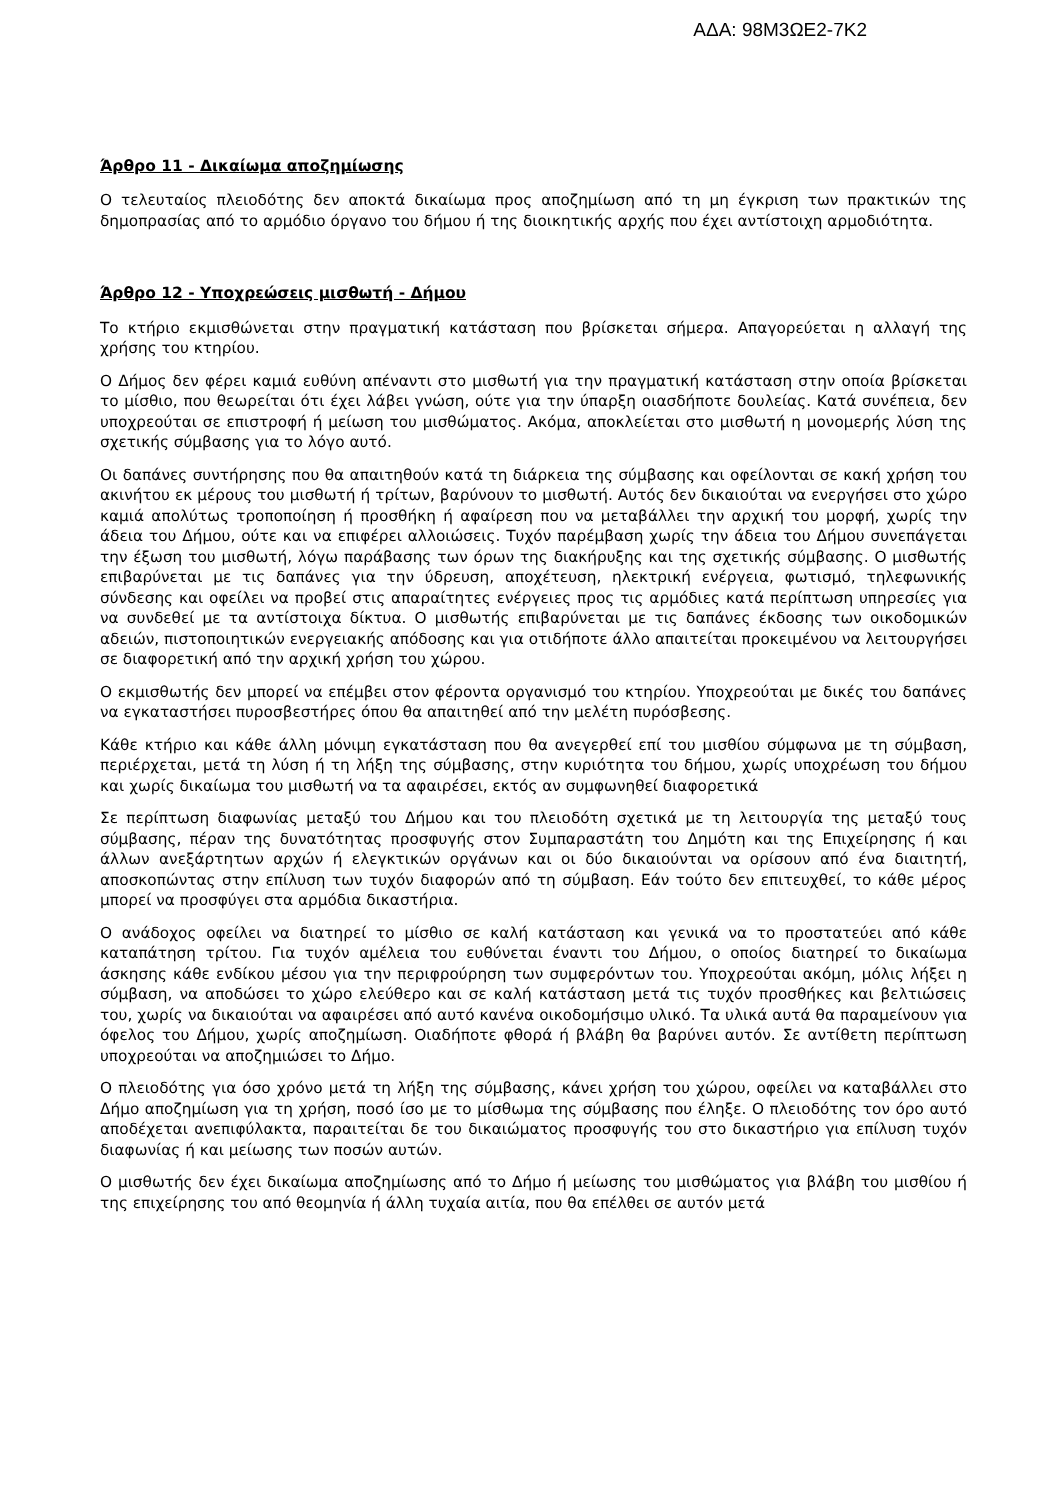ΑΔΑ: 98Μ3ΩΕ2-7Κ2
Άρθρο 11 - Δικαίωμα αποζημίωσης
Ο τελευταίος πλειοδότης δεν αποκτά δικαίωμα προς αποζημίωση από τη μη έγκριση των πρακτικών της δημοπρασίας από το αρμόδιο όργανο του δήμου ή της διοικητικής αρχής που έχει αντίστοιχη αρμοδιότητα.
Άρθρο 12 - Υποχρεώσεις μισθωτή - Δήμου
Το κτήριο εκμισθώνεται στην πραγματική κατάσταση που βρίσκεται σήμερα. Απαγορεύεται η αλλαγή της χρήσης του κτηρίου.
Ο Δήμος δεν φέρει καμιά ευθύνη απέναντι στο μισθωτή για την πραγματική κατάσταση στην οποία βρίσκεται το μίσθιο, που θεωρείται ότι έχει λάβει γνώση, ούτε για την ύπαρξη οιασδήποτε δουλείας. Κατά συνέπεια, δεν υποχρεούται σε επιστροφή ή μείωση του μισθώματος. Ακόμα, αποκλείεται στο μισθωτή η μονομερής λύση της σχετικής σύμβασης για το λόγο αυτό.
Οι δαπάνες συντήρησης που θα απαιτηθούν κατά τη διάρκεια της σύμβασης και οφείλονται σε κακή χρήση του ακινήτου εκ μέρους του μισθωτή ή τρίτων, βαρύνουν το μισθωτή. Αυτός δεν δικαιούται να ενεργήσει στο χώρο καμιά απολύτως τροποποίηση ή προσθήκη ή αφαίρεση που να μεταβάλλει την αρχική του μορφή, χωρίς την άδεια του Δήμου, ούτε και να επιφέρει αλλοιώσεις. Τυχόν παρέμβαση χωρίς την άδεια του Δήμου συνεπάγεται την έξωση του μισθωτή, λόγω παράβασης των όρων της διακήρυξης και της σχετικής σύμβασης. Ο μισθωτής επιβαρύνεται με τις δαπάνες για την ύδρευση, αποχέτευση, ηλεκτρική ενέργεια, φωτισμό, τηλεφωνικής σύνδεσης και οφείλει να προβεί στις απαραίτητες ενέργειες προς τις αρμόδιες κατά περίπτωση υπηρεσίες για να συνδεθεί με τα αντίστοιχα δίκτυα. Ο μισθωτής επιβαρύνεται με τις δαπάνες έκδοσης των οικοδομικών αδειών, πιστοποιητικών ενεργειακής απόδοσης και για οτιδήποτε άλλο απαιτείται προκειμένου να λειτουργήσει σε διαφορετική από την αρχική χρήση του χώρου.
Ο εκμισθωτής δεν μπορεί να επέμβει στον φέροντα οργανισμό του κτηρίου. Υποχρεούται με δικές του δαπάνες να εγκαταστήσει πυροσβεστήρες όπου θα απαιτηθεί από την μελέτη πυρόσβεσης.
Κάθε κτήριο και κάθε άλλη μόνιμη εγκατάσταση που θα ανεγερθεί επί του μισθίου σύμφωνα με τη σύμβαση, περιέρχεται, μετά τη λύση ή τη λήξη της σύμβασης, στην κυριότητα του δήμου, χωρίς υποχρέωση του δήμου και χωρίς δικαίωμα του μισθωτή να τα αφαιρέσει, εκτός αν συμφωνηθεί διαφορετικά
Σε περίπτωση διαφωνίας μεταξύ του Δήμου και του πλειοδότη σχετικά με τη λειτουργία της μεταξύ τους σύμβασης, πέραν της δυνατότητας προσφυγής στον Συμπαραστάτη του Δημότη και της Επιχείρησης ή και άλλων ανεξάρτητων αρχών ή ελεγκτικών οργάνων και οι δύο δικαιούνται να ορίσουν από ένα διαιτητή, αποσκοπώντας στην επίλυση των τυχόν διαφορών από τη σύμβαση. Εάν τούτο δεν επιτευχθεί, το κάθε μέρος μπορεί να προσφύγει στα αρμόδια δικαστήρια.
Ο ανάδοχος οφείλει να διατηρεί το μίσθιο σε καλή κατάσταση και γενικά να το προστατεύει από κάθε καταπάτηση τρίτου. Για τυχόν αμέλεια του ευθύνεται έναντι του Δήμου, ο οποίος διατηρεί το δικαίωμα άσκησης κάθε ενδίκου μέσου για την περιφρούρηση των συμφερόντων του. Υποχρεούται ακόμη, μόλις λήξει η σύμβαση, να αποδώσει το χώρο ελεύθερο και σε καλή κατάσταση μετά τις τυχόν προσθήκες και βελτιώσεις του, χωρίς να δικαιούται να αφαιρέσει από αυτό κανένα οικοδομήσιμο υλικό. Τα υλικά αυτά θα παραμείνουν για όφελος του Δήμου, χωρίς αποζημίωση. Οιαδήποτε φθορά ή βλάβη θα βαρύνει αυτόν. Σε αντίθετη περίπτωση υποχρεούται να αποζημιώσει το Δήμο.
Ο πλειοδότης για όσο χρόνο μετά τη λήξη της σύμβασης, κάνει χρήση του χώρου, οφείλει να καταβάλλει στο Δήμο αποζημίωση για τη χρήση, ποσό ίσο με το μίσθωμα της σύμβασης που έληξε. Ο πλειοδότης τον όρο αυτό αποδέχεται ανεπιφύλακτα, παραιτείται δε του δικαιώματος προσφυγής του στο δικαστήριο για επίλυση τυχόν διαφωνίας ή και μείωσης των ποσών αυτών.
Ο μισθωτής δεν έχει δικαίωμα αποζημίωσης από το Δήμο ή μείωσης του μισθώματος για βλάβη του μισθίου ή της επιχείρησης του από θεομηνία ή άλλη τυχαία αιτία, που θα επέλθει σε αυτόν μετά